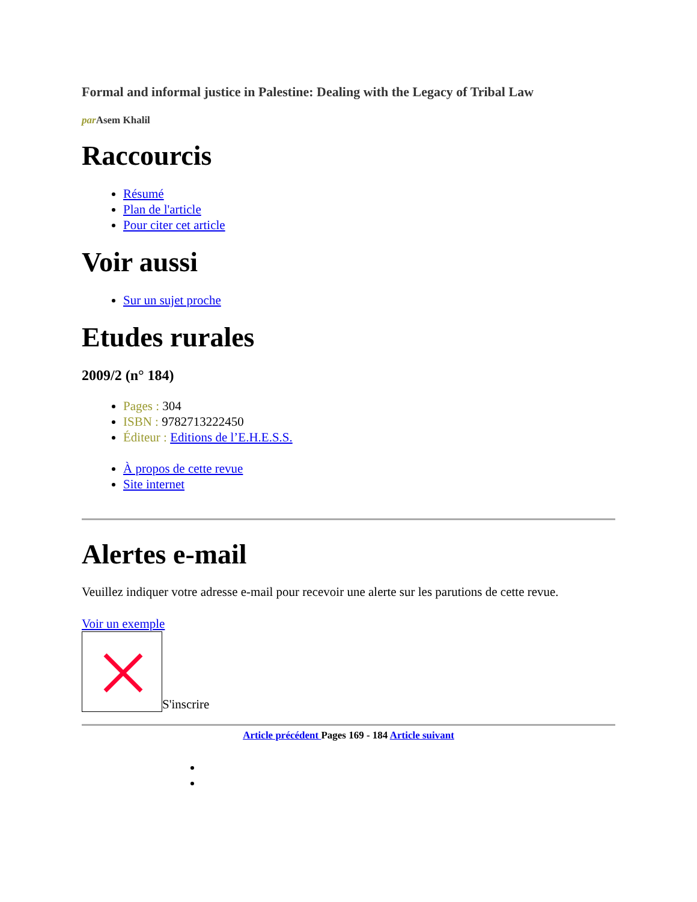Formal and informal justice in Palestine: Dealing with the Legacy of Tribal Law
par Asem Khalil
Raccourcis
Résumé
Plan de l'article
Pour citer cet article
Voir aussi
Sur un sujet proche
Etudes rurales
2009/2 (n° 184)
Pages : 304
ISBN : 9782713222450
Éditeur : Editions de l’E.H.E.S.S.
À propos de cette revue
Site internet
Alertes e-mail
Veuillez indiquer votre adresse e-mail pour recevoir une alerte sur les parutions de cette revue.
Voir un exemple
S'inscrire
Article précédent Pages 169 - 184 Article suivant